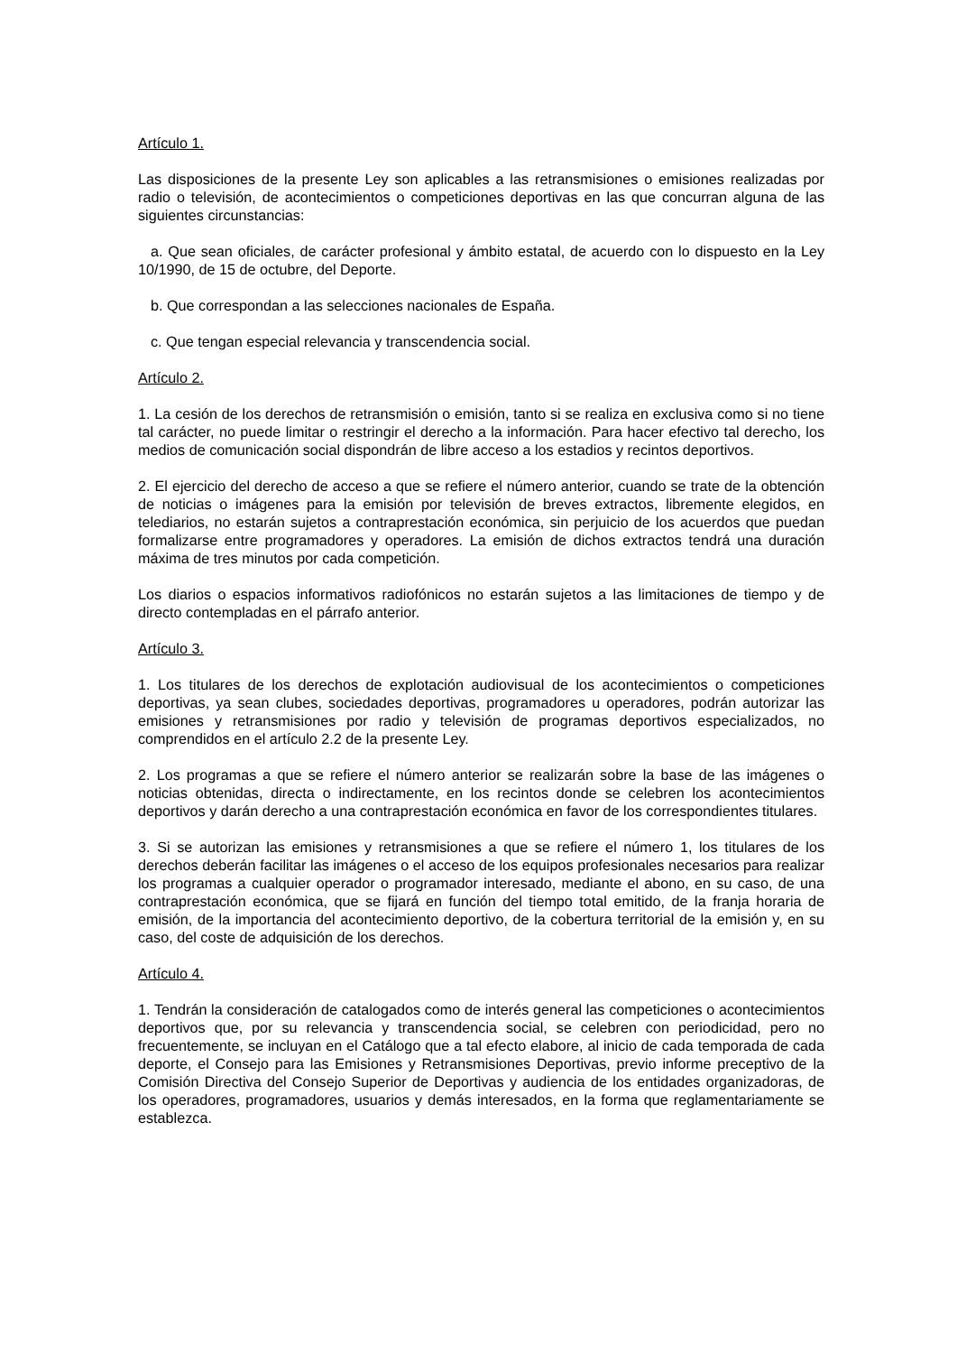Artículo 1.
Las disposiciones de la presente Ley son aplicables a las retransmisiones o emisiones realizadas por radio o televisión, de acontecimientos o competiciones deportivas en las que concurran alguna de las siguientes circunstancias:
a. Que sean oficiales, de carácter profesional y ámbito estatal, de acuerdo con lo dispuesto en la Ley 10/1990, de 15 de octubre, del Deporte.
b. Que correspondan a las selecciones nacionales de España.
c. Que tengan especial relevancia y transcendencia social.
Artículo 2.
1. La cesión de los derechos de retransmisión o emisión, tanto si se realiza en exclusiva como si no tiene tal carácter, no puede limitar o restringir el derecho a la información. Para hacer efectivo tal derecho, los medios de comunicación social dispondrán de libre acceso a los estadios y recintos deportivos.
2. El ejercicio del derecho de acceso a que se refiere el número anterior, cuando se trate de la obtención de noticias o imágenes para la emisión por televisión de breves extractos, libremente elegidos, en telediarios, no estarán sujetos a contraprestación económica, sin perjuicio de los acuerdos que puedan formalizarse entre programadores y operadores. La emisión de dichos extractos tendrá una duración máxima de tres minutos por cada competición.
Los diarios o espacios informativos radiofónicos no estarán sujetos a las limitaciones de tiempo y de directo contempladas en el párrafo anterior.
Artículo 3.
1. Los titulares de los derechos de explotación audiovisual de los acontecimientos o competiciones deportivas, ya sean clubes, sociedades deportivas, programadores u operadores, podrán autorizar las emisiones y retransmisiones por radio y televisión de programas deportivos especializados, no comprendidos en el artículo 2.2 de la presente Ley.
2. Los programas a que se refiere el número anterior se realizarán sobre la base de las imágenes o noticias obtenidas, directa o indirectamente, en los recintos donde se celebren los acontecimientos deportivos y darán derecho a una contraprestación económica en favor de los correspondientes titulares.
3. Si se autorizan las emisiones y retransmisiones a que se refiere el número 1, los titulares de los derechos deberán facilitar las imágenes o el acceso de los equipos profesionales necesarios para realizar los programas a cualquier operador o programador interesado, mediante el abono, en su caso, de una contraprestación económica, que se fijará en función del tiempo total emitido, de la franja horaria de emisión, de la importancia del acontecimiento deportivo, de la cobertura territorial de la emisión y, en su caso, del coste de adquisición de los derechos.
Artículo 4.
1. Tendrán la consideración de catalogados como de interés general las competiciones o acontecimientos deportivos que, por su relevancia y transcendencia social, se celebren con periodicidad, pero no frecuentemente, se incluyan en el Catálogo que a tal efecto elabore, al inicio de cada temporada de cada deporte, el Consejo para las Emisiones y Retransmisiones Deportivas, previo informe preceptivo de la Comisión Directiva del Consejo Superior de Deportivas y audiencia de los entidades organizadoras, de los operadores, programadores, usuarios y demás interesados, en la forma que reglamentariamente se establezca.